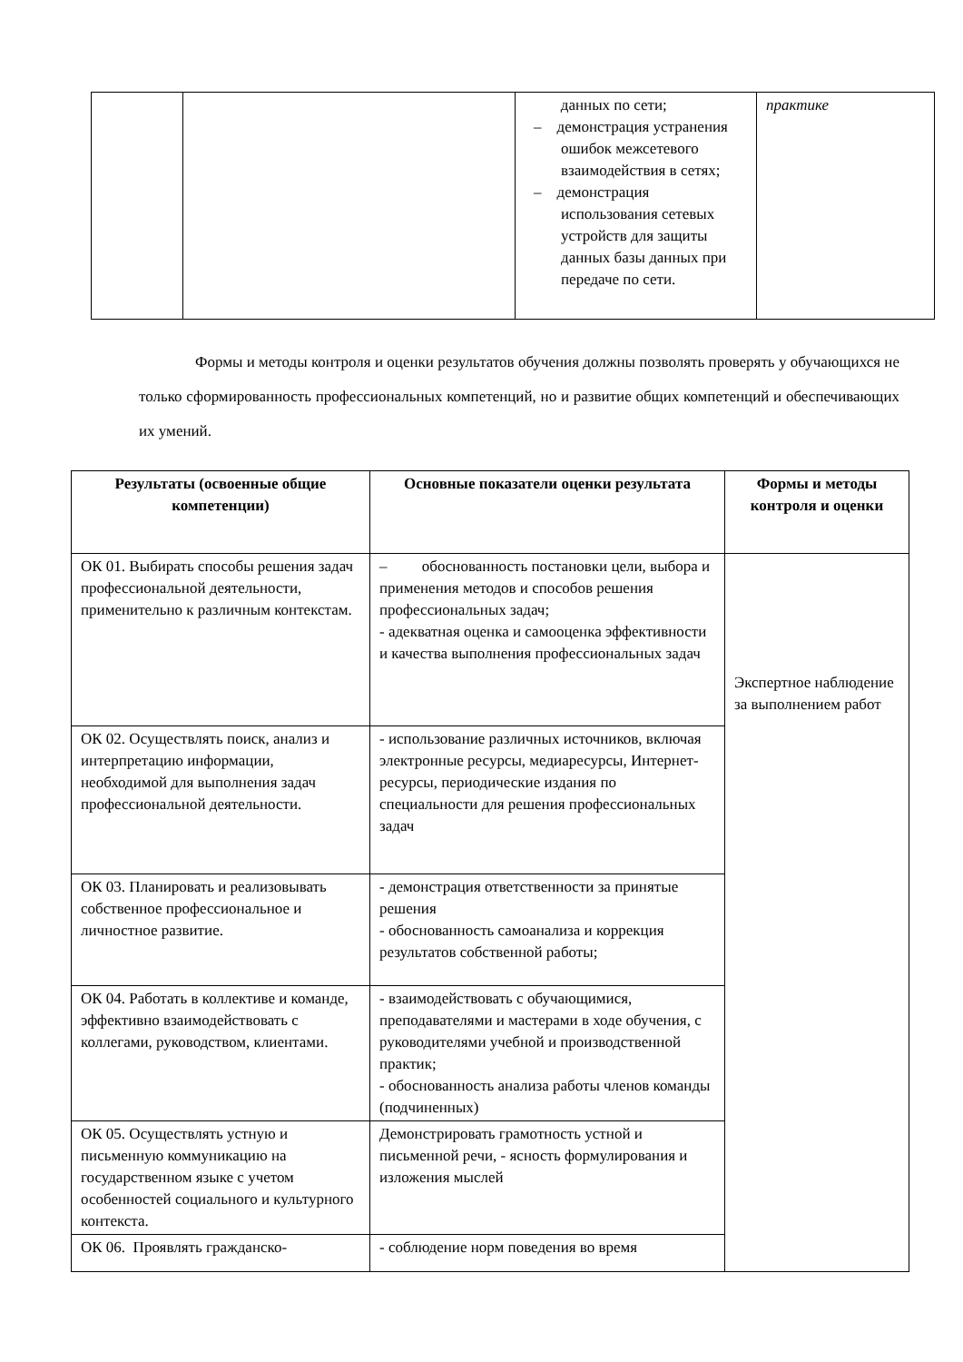| | | данных по сети; – демонстрация устранения ошибок межсетевого взаимодействия в сетях; – демонстрация использования сетевых устройств для защиты данных базы данных при передаче по сети. | практике |
Формы и методы контроля и оценки результатов обучения должны позволять проверять у обучающихся не только сформированность профессиональных компетенций, но и развитие общих компетенций и обеспечивающих их умений.
| Результаты (освоенные общие компетенции) | Основные показатели оценки результата | Формы и методы контроля и оценки |
| --- | --- | --- |
| ОК 01. Выбирать способы решения задач профессиональной деятельности, применительно к различным контекстам. | – обоснованность постановки цели, выбора и применения методов и способов решения профессиональных задач; - адекватная оценка и самооценка эффективности и качества выполнения профессиональных задач | Экспертное наблюдение за выполнением работ |
| ОК 02. Осуществлять поиск, анализ и интерпретацию информации, необходимой для выполнения задач профессиональной деятельности. | - использование различных источников, включая электронные ресурсы, медиаресурсы, Интернет-ресурсы, периодические издания по специальности для решения профессиональных задач | |
| ОК 03. Планировать и реализовывать собственное профессиональное и личностное развитие. | - демонстрация ответственности за принятые решения - обоснованность самоанализа и коррекция результатов собственной работы; | |
| ОК 04. Работать в коллективе и команде, эффективно взаимодействовать с коллегами, руководством, клиентами. | - взаимодействовать с обучающимися, преподавателями и мастерами в ходе обучения, с руководителями учебной и производственной практик; - обоснованность анализа работы членов команды (подчиненных) | |
| ОК 05. Осуществлять устную и письменную коммуникацию на государственном языке с учетом особенностей социального и культурного контекста. | Демонстрировать грамотность устной и письменной речи, - ясность формулирования и изложения мыслей | |
| ОК 06. Проявлять гражданско- | - соблюдение норм поведения во время | |